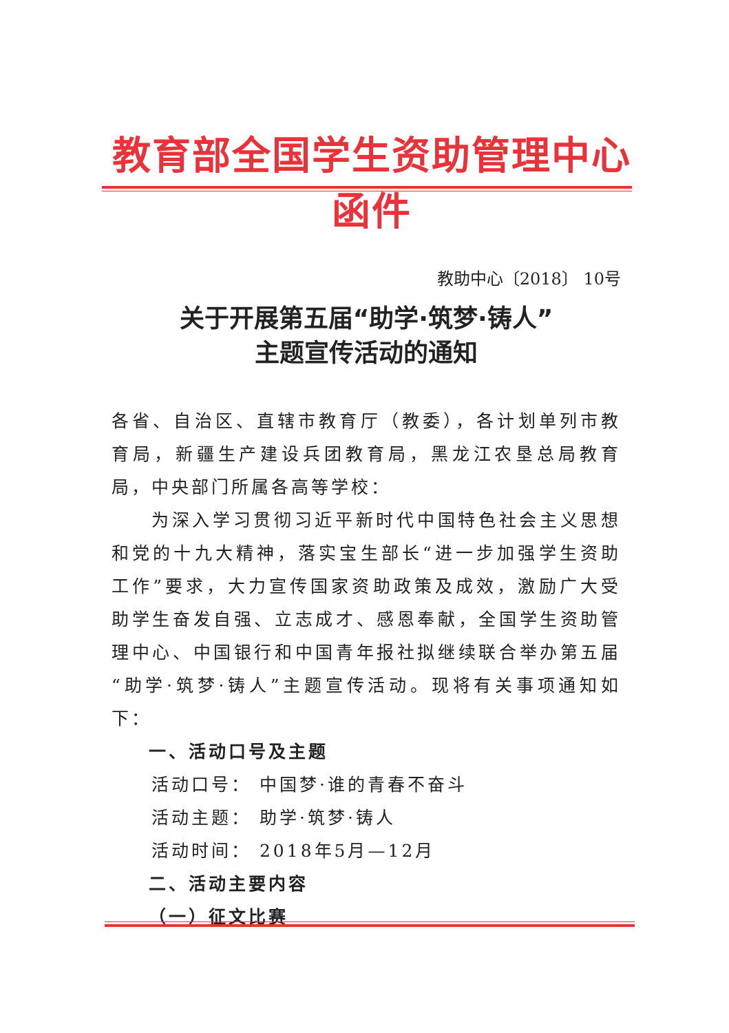教育部全国学生资助管理中心函件
教助中心〔2018〕 10号
关于开展第五届“助学·筑梦·铸人”
主题宣传活动的通知
各省、自治区、直辖市教育厅（教委），各计划单列市教育局，新疆生产建设兵团教育局，黑龙江农垦总局教育局，中央部门所属各高等学校：
为深入学习贯彻习近平新时代中国特色社会主义思想和党的十九大精神，落实宝生部长“进一步加强学生资助工作”要求，大力宣传国家资助政策及成效，激励广大受助学生奋发自强、立志成才、感恩奉献，全国学生资助管理中心、中国银行和中国青年报社拟继续联合举办第五届“助学·筑梦·铸人”主题宣传活动。现将有关事项通知如下：
一、活动口号及主题
活动口号： 中国梦·谁的青春不奋斗
活动主题： 助学·筑梦·铸人
活动时间： 2018年5月—12月
二、活动主要内容
（一）征文比赛